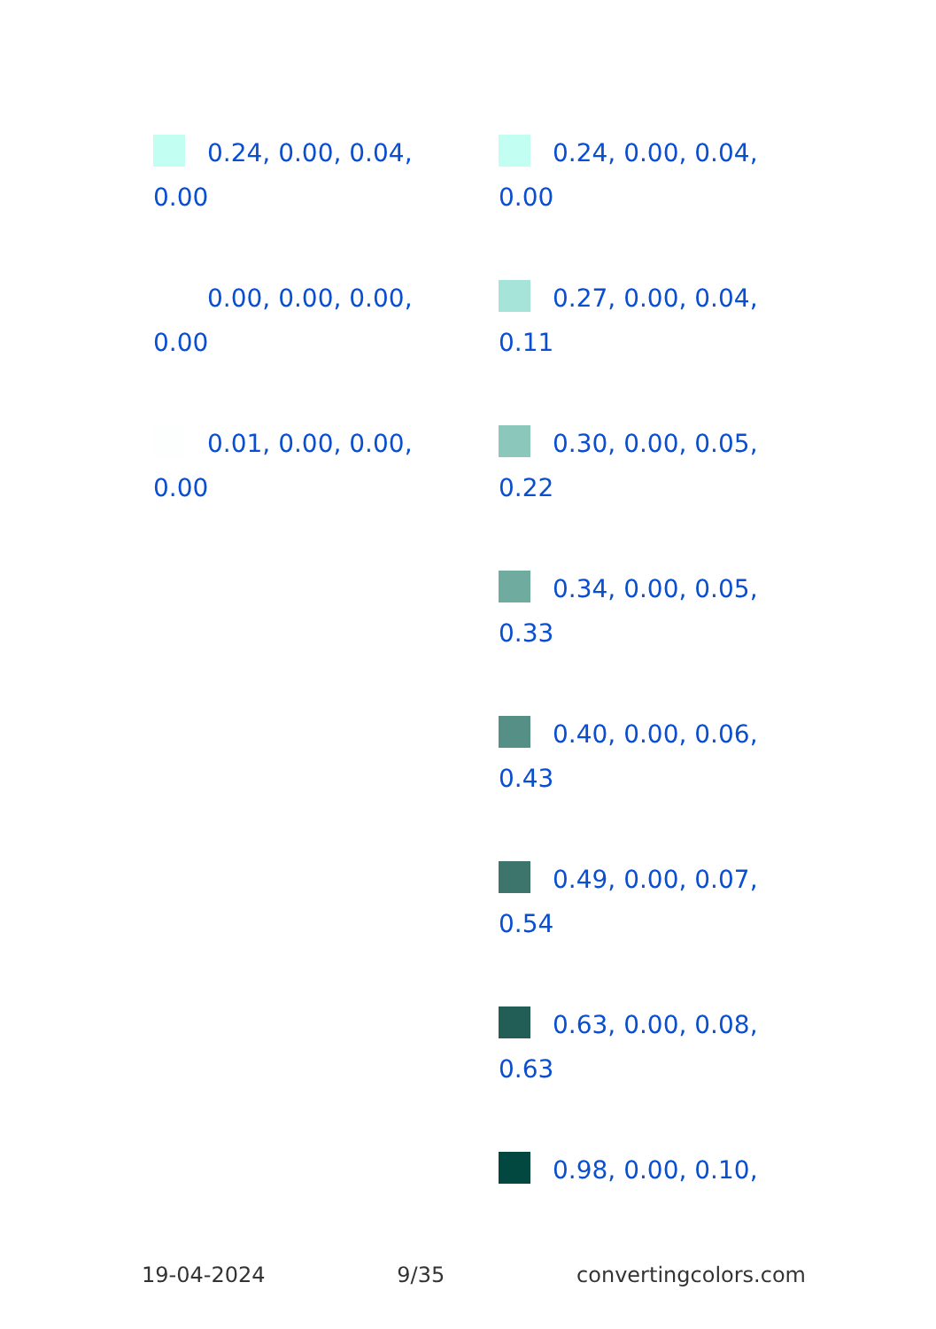0.24, 0.00, 0.04, 0.00
0.00, 0.00, 0.00, 0.00
0.01, 0.00, 0.00, 0.00
0.24, 0.00, 0.04, 0.00
0.27, 0.00, 0.04, 0.11
0.30, 0.00, 0.05, 0.22
0.34, 0.00, 0.05, 0.33
0.40, 0.00, 0.06, 0.43
0.49, 0.00, 0.07, 0.54
0.63, 0.00, 0.08, 0.63
0.98, 0.00, 0.10,
19-04-2024 9/35 convertingcolors.com